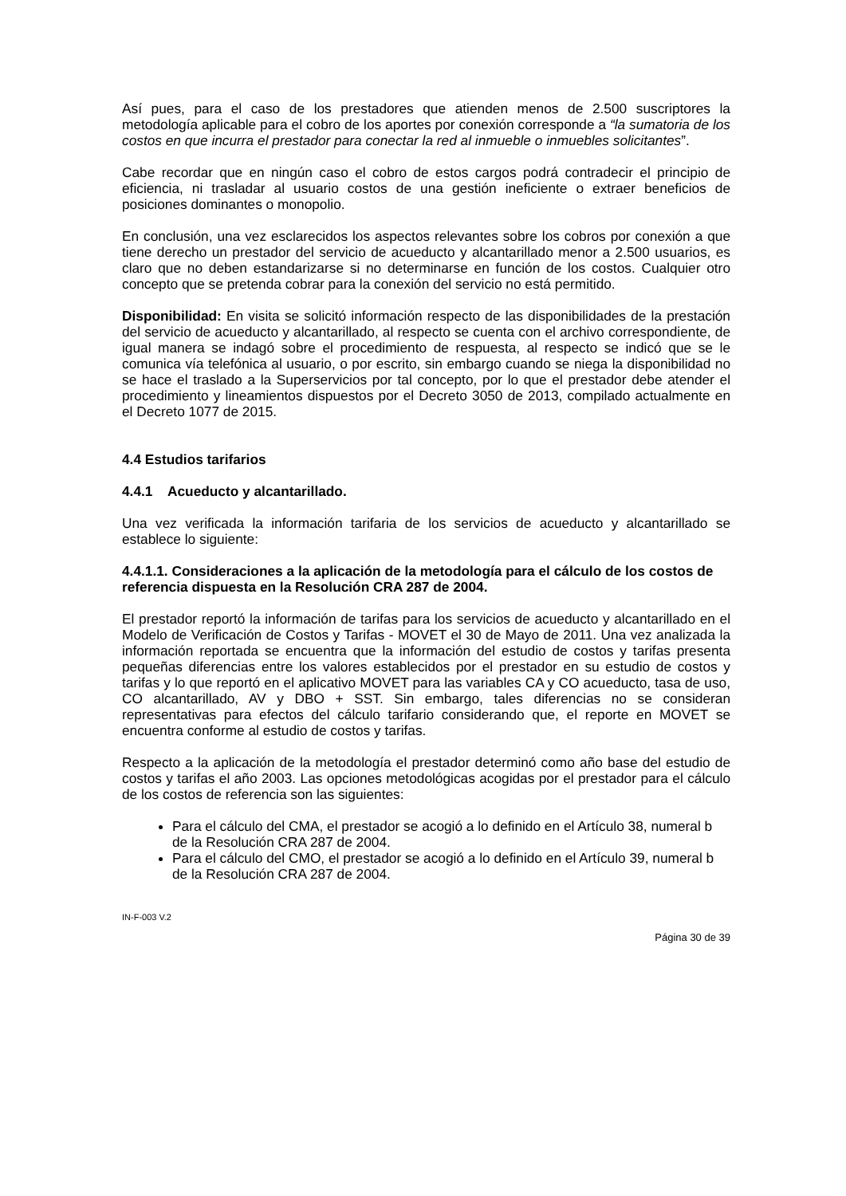Así pues, para el caso de los prestadores que atienden menos de 2.500 suscriptores la metodología aplicable para el cobro de los aportes por conexión corresponde a “la sumatoria de los costos en que incurra el prestador para conectar la red al inmueble o inmuebles solicitantes”.
Cabe recordar que en ningún caso el cobro de estos cargos podrá contradecir el principio de eficiencia, ni trasladar al usuario costos de una gestión ineficiente o extraer beneficios de posiciones dominantes o monopolio.
En conclusión, una vez esclarecidos los aspectos relevantes sobre los cobros por conexión a que tiene derecho un prestador del servicio de acueducto y alcantarillado menor a 2.500 usuarios, es claro que no deben estandarizarse si no determinarse en función de los costos. Cualquier otro concepto que se pretenda cobrar para la conexión del servicio no está permitido.
Disponibilidad: En visita se solicitó información respecto de las disponibilidades de la prestación del servicio de acueducto y alcantarillado, al respecto se cuenta con el archivo correspondiente, de igual manera se indagó sobre el procedimiento de respuesta, al respecto se indicó que se le comunica vía telefónica al usuario, o por escrito, sin embargo cuando se niega la disponibilidad no se hace el traslado a la Superservicios por tal concepto, por lo que el prestador debe atender el procedimiento y lineamientos dispuestos por el Decreto 3050 de 2013, compilado actualmente en el Decreto 1077 de 2015.
4.4 Estudios tarifarios
4.4.1 Acueducto y alcantarillado.
Una vez verificada la información tarifaria de los servicios de acueducto y alcantarillado se establece lo siguiente:
4.4.1.1. Consideraciones a la aplicación de la metodología para el cálculo de los costos de referencia dispuesta en la Resolución CRA 287 de 2004.
El prestador reportó la información de tarifas para los servicios de acueducto y alcantarillado en el Modelo de Verificación de Costos y Tarifas - MOVET el 30 de Mayo de 2011. Una vez analizada la información reportada se encuentra que la información del estudio de costos y tarifas presenta pequeñas diferencias entre los valores establecidos por el prestador en su estudio de costos y tarifas y lo que reportó en el aplicativo MOVET para las variables CA y CO acueducto, tasa de uso, CO alcantarillado, AV y DBO + SST. Sin embargo, tales diferencias no se consideran representativas para efectos del cálculo tarifario considerando que, el reporte en MOVET se encuentra conforme al estudio de costos y tarifas.
Respecto a la aplicación de la metodología el prestador determinó como año base del estudio de costos y tarifas el año 2003. Las opciones metodológicas acogidas por el prestador para el cálculo de los costos de referencia son las siguientes:
Para el cálculo del CMA, el prestador se acogió a lo definido en el Artículo 38, numeral b de la Resolución CRA 287 de 2004.
Para el cálculo del CMO, el prestador se acogió a lo definido en el Artículo 39, numeral b de la Resolución CRA 287 de 2004.
IN-F-003 V.2
Página 30 de 39